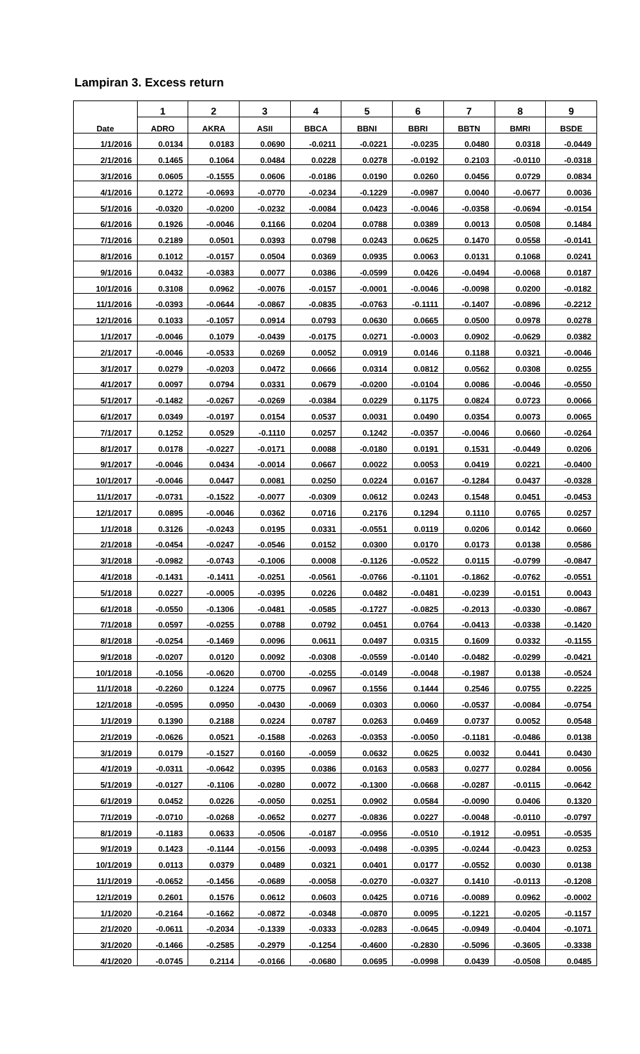Lampiran 3. Excess return
| Date | 1 | 2 | 3 | 4 | 5 | 6 | 7 | 8 | 9 |
| --- | --- | --- | --- | --- | --- | --- | --- | --- | --- |
| | ADRO | AKRA | ASII | BBCA | BBNI | BBRI | BBTN | BMRI | BSDE |
| 1/1/2016 | 0.0134 | 0.0183 | 0.0690 | -0.0211 | -0.0221 | -0.0235 | 0.0480 | 0.0318 | -0.0449 |
| 2/1/2016 | 0.1465 | 0.1064 | 0.0484 | 0.0228 | 0.0278 | -0.0192 | 0.2103 | -0.0110 | -0.0318 |
| 3/1/2016 | 0.0605 | -0.1555 | 0.0606 | -0.0186 | 0.0190 | 0.0260 | 0.0456 | 0.0729 | 0.0834 |
| 4/1/2016 | 0.1272 | -0.0693 | -0.0770 | -0.0234 | -0.1229 | -0.0987 | 0.0040 | -0.0677 | 0.0036 |
| 5/1/2016 | -0.0320 | -0.0200 | -0.0232 | -0.0084 | 0.0423 | -0.0046 | -0.0358 | -0.0694 | -0.0154 |
| 6/1/2016 | 0.1926 | -0.0046 | 0.1166 | 0.0204 | 0.0788 | 0.0389 | 0.0013 | 0.0508 | 0.1484 |
| 7/1/2016 | 0.2189 | 0.0501 | 0.0393 | 0.0798 | 0.0243 | 0.0625 | 0.1470 | 0.0558 | -0.0141 |
| 8/1/2016 | 0.1012 | -0.0157 | 0.0504 | 0.0369 | 0.0935 | 0.0063 | 0.0131 | 0.1068 | 0.0241 |
| 9/1/2016 | 0.0432 | -0.0383 | 0.0077 | 0.0386 | -0.0599 | 0.0426 | -0.0494 | -0.0068 | 0.0187 |
| 10/1/2016 | 0.3108 | 0.0962 | -0.0076 | -0.0157 | -0.0001 | -0.0046 | -0.0098 | 0.0200 | -0.0182 |
| 11/1/2016 | -0.0393 | -0.0644 | -0.0867 | -0.0835 | -0.0763 | -0.1111 | -0.1407 | -0.0896 | -0.2212 |
| 12/1/2016 | 0.1033 | -0.1057 | 0.0914 | 0.0793 | 0.0630 | 0.0665 | 0.0500 | 0.0978 | 0.0278 |
| 1/1/2017 | -0.0046 | 0.1079 | -0.0439 | -0.0175 | 0.0271 | -0.0003 | 0.0902 | -0.0629 | 0.0382 |
| 2/1/2017 | -0.0046 | -0.0533 | 0.0269 | 0.0052 | 0.0919 | 0.0146 | 0.1188 | 0.0321 | -0.0046 |
| 3/1/2017 | 0.0279 | -0.0203 | 0.0472 | 0.0666 | 0.0314 | 0.0812 | 0.0562 | 0.0308 | 0.0255 |
| 4/1/2017 | 0.0097 | 0.0794 | 0.0331 | 0.0679 | -0.0200 | -0.0104 | 0.0086 | -0.0046 | -0.0550 |
| 5/1/2017 | -0.1482 | -0.0267 | -0.0269 | -0.0384 | 0.0229 | 0.1175 | 0.0824 | 0.0723 | 0.0066 |
| 6/1/2017 | 0.0349 | -0.0197 | 0.0154 | 0.0537 | 0.0031 | 0.0490 | 0.0354 | 0.0073 | 0.0065 |
| 7/1/2017 | 0.1252 | 0.0529 | -0.1110 | 0.0257 | 0.1242 | -0.0357 | -0.0046 | 0.0660 | -0.0264 |
| 8/1/2017 | 0.0178 | -0.0227 | -0.0171 | 0.0088 | -0.0180 | 0.0191 | 0.1531 | -0.0449 | 0.0206 |
| 9/1/2017 | -0.0046 | 0.0434 | -0.0014 | 0.0667 | 0.0022 | 0.0053 | 0.0419 | 0.0221 | -0.0400 |
| 10/1/2017 | -0.0046 | 0.0447 | 0.0081 | 0.0250 | 0.0224 | 0.0167 | -0.1284 | 0.0437 | -0.0328 |
| 11/1/2017 | -0.0731 | -0.1522 | -0.0077 | -0.0309 | 0.0612 | 0.0243 | 0.1548 | 0.0451 | -0.0453 |
| 12/1/2017 | 0.0895 | -0.0046 | 0.0362 | 0.0716 | 0.2176 | 0.1294 | 0.1110 | 0.0765 | 0.0257 |
| 1/1/2018 | 0.3126 | -0.0243 | 0.0195 | 0.0331 | -0.0551 | 0.0119 | 0.0206 | 0.0142 | 0.0660 |
| 2/1/2018 | -0.0454 | -0.0247 | -0.0546 | 0.0152 | 0.0300 | 0.0170 | 0.0173 | 0.0138 | 0.0586 |
| 3/1/2018 | -0.0982 | -0.0743 | -0.1006 | 0.0008 | -0.1126 | -0.0522 | 0.0115 | -0.0799 | -0.0847 |
| 4/1/2018 | -0.1431 | -0.1411 | -0.0251 | -0.0561 | -0.0766 | -0.1101 | -0.1862 | -0.0762 | -0.0551 |
| 5/1/2018 | 0.0227 | -0.0005 | -0.0395 | 0.0226 | 0.0482 | -0.0481 | -0.0239 | -0.0151 | 0.0043 |
| 6/1/2018 | -0.0550 | -0.1306 | -0.0481 | -0.0585 | -0.1727 | -0.0825 | -0.2013 | -0.0330 | -0.0867 |
| 7/1/2018 | 0.0597 | -0.0255 | 0.0788 | 0.0792 | 0.0451 | 0.0764 | -0.0413 | -0.0338 | -0.1420 |
| 8/1/2018 | -0.0254 | -0.1469 | 0.0096 | 0.0611 | 0.0497 | 0.0315 | 0.1609 | 0.0332 | -0.1155 |
| 9/1/2018 | -0.0207 | 0.0120 | 0.0092 | -0.0308 | -0.0559 | -0.0140 | -0.0482 | -0.0299 | -0.0421 |
| 10/1/2018 | -0.1056 | -0.0620 | 0.0700 | -0.0255 | -0.0149 | -0.0048 | -0.1987 | 0.0138 | -0.0524 |
| 11/1/2018 | -0.2260 | 0.1224 | 0.0775 | 0.0967 | 0.1556 | 0.1444 | 0.2546 | 0.0755 | 0.2225 |
| 12/1/2018 | -0.0595 | 0.0950 | -0.0430 | -0.0069 | 0.0303 | 0.0060 | -0.0537 | -0.0084 | -0.0754 |
| 1/1/2019 | 0.1390 | 0.2188 | 0.0224 | 0.0787 | 0.0263 | 0.0469 | 0.0737 | 0.0052 | 0.0548 |
| 2/1/2019 | -0.0626 | 0.0521 | -0.1588 | -0.0263 | -0.0353 | -0.0050 | -0.1181 | -0.0486 | 0.0138 |
| 3/1/2019 | 0.0179 | -0.1527 | 0.0160 | -0.0059 | 0.0632 | 0.0625 | 0.0032 | 0.0441 | 0.0430 |
| 4/1/2019 | -0.0311 | -0.0642 | 0.0395 | 0.0386 | 0.0163 | 0.0583 | 0.0277 | 0.0284 | 0.0056 |
| 5/1/2019 | -0.0127 | -0.1106 | -0.0280 | 0.0072 | -0.1300 | -0.0668 | -0.0287 | -0.0115 | -0.0642 |
| 6/1/2019 | 0.0452 | 0.0226 | -0.0050 | 0.0251 | 0.0902 | 0.0584 | -0.0090 | 0.0406 | 0.1320 |
| 7/1/2019 | -0.0710 | -0.0268 | -0.0652 | 0.0277 | -0.0836 | 0.0227 | -0.0048 | -0.0110 | -0.0797 |
| 8/1/2019 | -0.1183 | 0.0633 | -0.0506 | -0.0187 | -0.0956 | -0.0510 | -0.1912 | -0.0951 | -0.0535 |
| 9/1/2019 | 0.1423 | -0.1144 | -0.0156 | -0.0093 | -0.0498 | -0.0395 | -0.0244 | -0.0423 | 0.0253 |
| 10/1/2019 | 0.0113 | 0.0379 | 0.0489 | 0.0321 | 0.0401 | 0.0177 | -0.0552 | 0.0030 | 0.0138 |
| 11/1/2019 | -0.0652 | -0.1456 | -0.0689 | -0.0058 | -0.0270 | -0.0327 | 0.1410 | -0.0113 | -0.1208 |
| 12/1/2019 | 0.2601 | 0.1576 | 0.0612 | 0.0603 | 0.0425 | 0.0716 | -0.0089 | 0.0962 | -0.0002 |
| 1/1/2020 | -0.2164 | -0.1662 | -0.0872 | -0.0348 | -0.0870 | 0.0095 | -0.1221 | -0.0205 | -0.1157 |
| 2/1/2020 | -0.0611 | -0.2034 | -0.1339 | -0.0333 | -0.0283 | -0.0645 | -0.0949 | -0.0404 | -0.1071 |
| 3/1/2020 | -0.1466 | -0.2585 | -0.2979 | -0.1254 | -0.4600 | -0.2830 | -0.5096 | -0.3605 | -0.3338 |
| 4/1/2020 | -0.0745 | 0.2114 | -0.0166 | -0.0680 | 0.0695 | -0.0998 | 0.0439 | -0.0508 | 0.0485 |